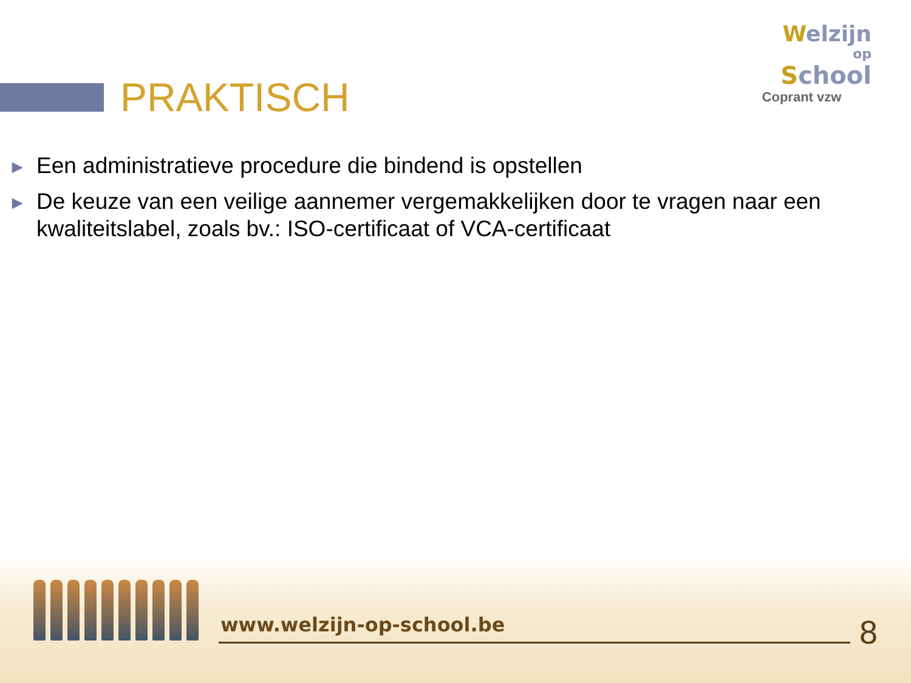PRAKTISCH
Welzijn
op
School
Coprant vzw
▶ Een administratieve procedure die bindend is opstellen
▶ De keuze van een veilige aannemer vergemakkelijken door te vragen naar een kwaliteitslabel, zoals bv.: ISO-certificaat of VCA-certificaat
www.welzijn-op-school.be 8